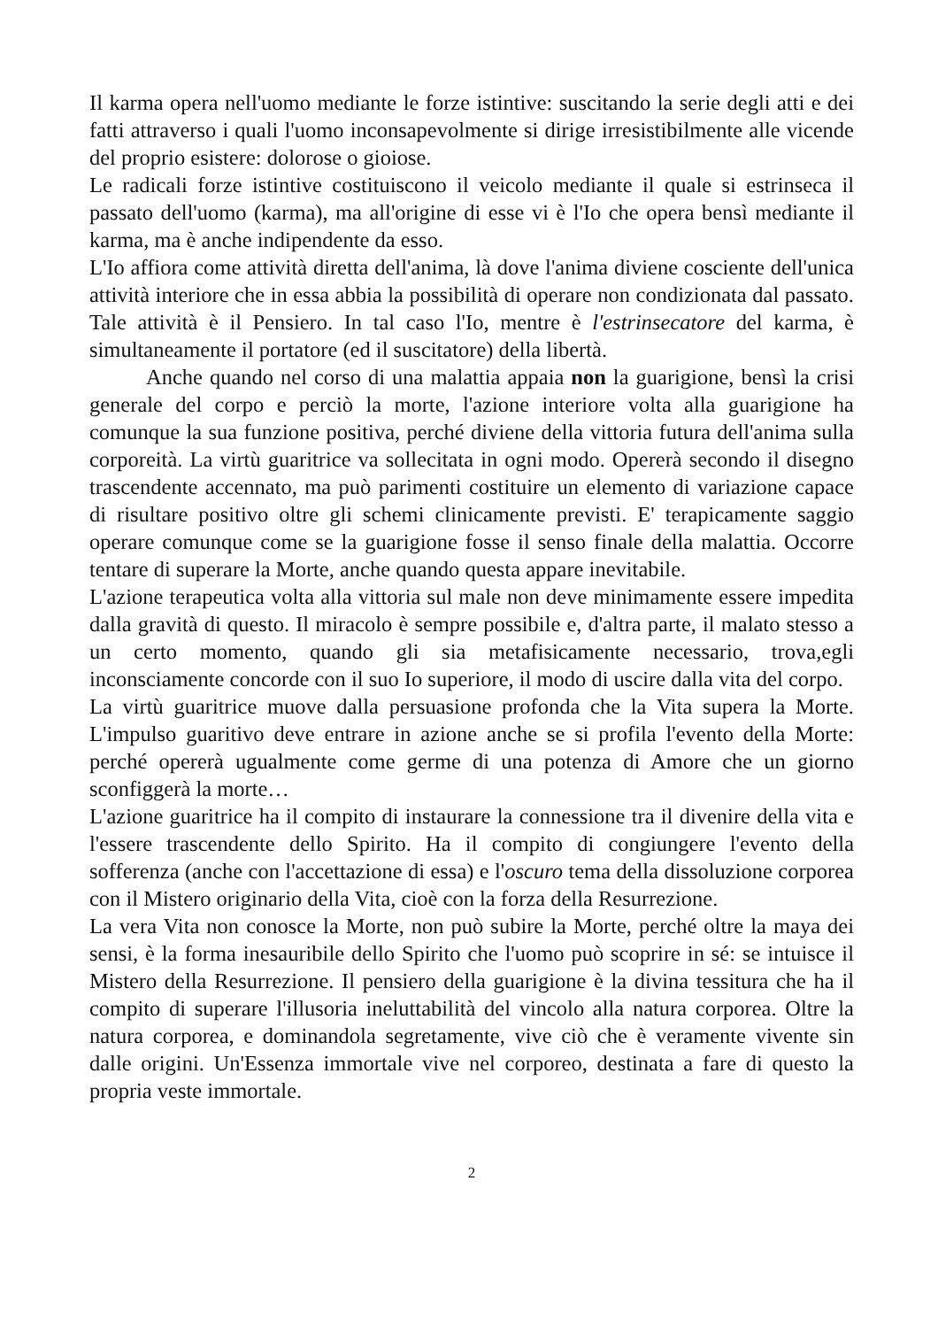Il karma opera nell'uomo mediante le forze istintive: suscitando la serie degli atti e dei fatti attraverso i quali l'uomo inconsapevolmente si dirige irresistibilmente alle vicende del proprio esistere: dolorose o gioiose.
Le radicali forze istintive costituiscono il veicolo mediante il quale si estrinseca il passato dell'uomo (karma), ma all'origine di esse vi è l'Io che opera bensì mediante il karma, ma è anche indipendente da esso.
L'Io affiora come attività diretta dell'anima, là dove l'anima diviene cosciente dell'unica attività interiore che in essa abbia la possibilità di operare non condizionata dal passato. Tale attività è il Pensiero. In tal caso l'Io, mentre è l'estrinsecatore del karma, è simultaneamente il portatore (ed il suscitatore) della libertà.
Anche quando nel corso di una malattia appaia non la guarigione, bensì la crisi generale del corpo e perciò la morte, l'azione interiore volta alla guarigione ha comunque la sua funzione positiva, perché diviene della vittoria futura dell'anima sulla corporeità. La virtù guaritrice va sollecitata in ogni modo. Opererà secondo il disegno trascendente accennato, ma può parimenti costituire un elemento di variazione capace di risultare positivo oltre gli schemi clinicamente previsti. E' terapicamente saggio operare comunque come se la guarigione fosse il senso finale della malattia. Occorre tentare di superare la Morte, anche quando questa appare inevitabile.
L'azione terapeutica volta alla vittoria sul male non deve minimamente essere impedita dalla gravità di questo. Il miracolo è sempre possibile e, d'altra parte, il malato stesso a un certo momento, quando gli sia metafisicamente necessario, trova,egli inconsciamente concorde con il suo Io superiore, il modo di uscire dalla vita del corpo.
La virtù guaritrice muove dalla persuasione profonda che la Vita supera la Morte. L'impulso guaritivo deve entrare in azione anche se si profila l'evento della Morte: perché opererà ugualmente come germe di una potenza di Amore che un giorno sconfiggerà la morte…
L'azione guaritrice ha il compito di instaurare la connessione tra il divenire della vita e l'essere trascendente dello Spirito. Ha il compito di congiungere l'evento della sofferenza (anche con l'accettazione di essa) e l'oscuro tema della dissoluzione corporea con il Mistero originario della Vita, cioè con la forza della Resurrezione.
La vera Vita non conosce la Morte, non può subire la Morte, perché oltre la maya dei sensi, è la forma inesauribile dello Spirito che l'uomo può scoprire in sé: se intuisce il Mistero della Resurrezione. Il pensiero della guarigione è la divina tessitura che ha il compito di superare l'illusoria ineluttabilità del vincolo alla natura corporea. Oltre la natura corporea, e dominandola segretamente, vive ciò che è veramente vivente sin dalle origini. Un'Essenza immortale vive nel corporeo, destinata a fare di questo la propria veste immortale.
2